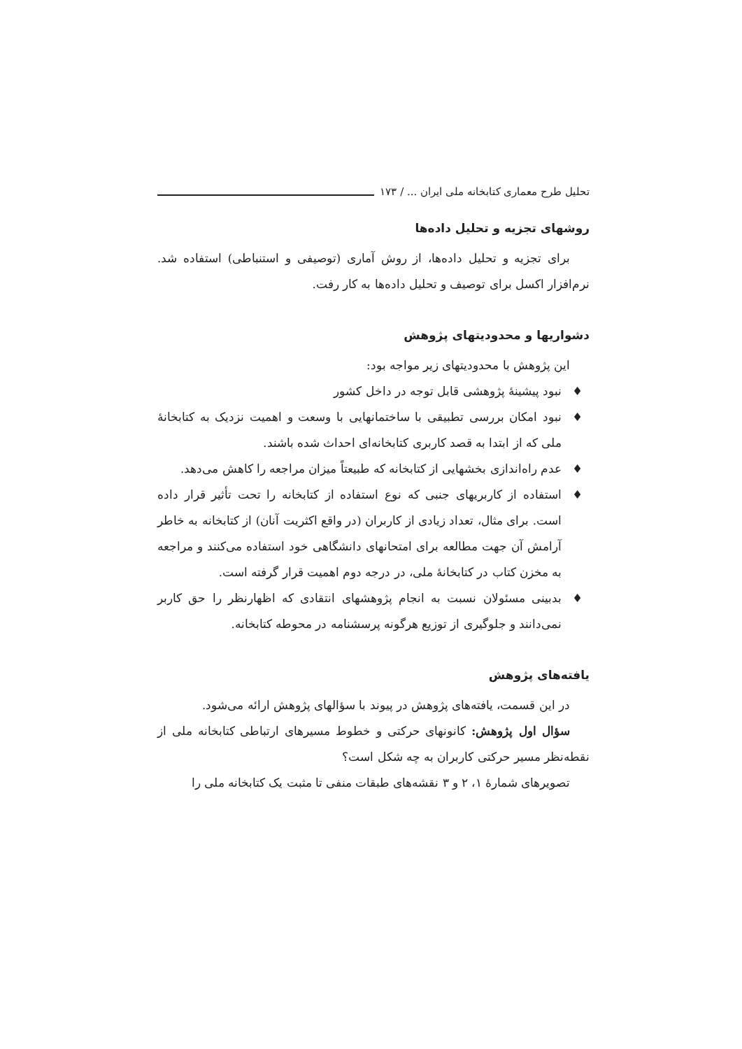تحلیل طرح معماری کتابخانه ملی ایران ... / ۱۷۳
روشهای تجزیه و تحلیل داده‌ها
برای تجزیه و تحلیل داده‌ها، از روش آماری (توصیفی و استنباطی) استفاده شد. نرم‌افزار اکسل برای توصیف و تحلیل داده‌ها به کار رفت.
دشواریها و محدودیتهای پژوهش
این پژوهش با محدودیتهای زیر مواجه بود:
♦ نبود پیشینۀ پژوهشی قابل توجه در داخل کشور
♦ نبود امکان بررسی تطبیقی با ساختمانهایی با وسعت و اهمیت نزدیک به کتابخانۀ ملی که از ابتدا به قصد کاربری کتابخانه‌ای احداث شده باشند.
♦ عدم راه‌اندازی بخشهایی از کتابخانه که طبیعتاً میزان مراجعه را کاهش می‌دهد.
♦ استفاده از کاربریهای جنبی که نوع استفاده از کتابخانه را تحت تأثیر قرار داده است. برای مثال، تعداد زیادی از کاربران (در واقع اکثریت آنان) از کتابخانه به خاطر آرامش آن جهت مطالعه برای امتحانهای دانشگاهی خود استفاده می‌کنند و مراجعه به مخزن کتاب در کتابخانۀ ملی، در درجه دوم اهمیت قرار گرفته است.
♦ بدبینی مسئولان نسبت به انجام پژوهشهای انتقادی که اظهارنظر را حق کاربر نمی‌دانند و جلوگیری از توزیع هرگونه پرسشنامه در محوطه کتابخانه.
یافته‌های پژوهش
در این قسمت، یافته‌های پژوهش در پیوند با سؤالهای پژوهش ارائه می‌شود.
سؤال اول پژوهش: کانونهای حرکتی و خطوط مسیرهای ارتباطی کتابخانه ملی از نقطه‌نظر مسیر حرکتی کاربران به چه شکل است؟
تصویرهای شمارۀ ۱، ۲ و ۳ نقشه‌های طبقات منفی تا مثبت یک کتابخانه ملی را